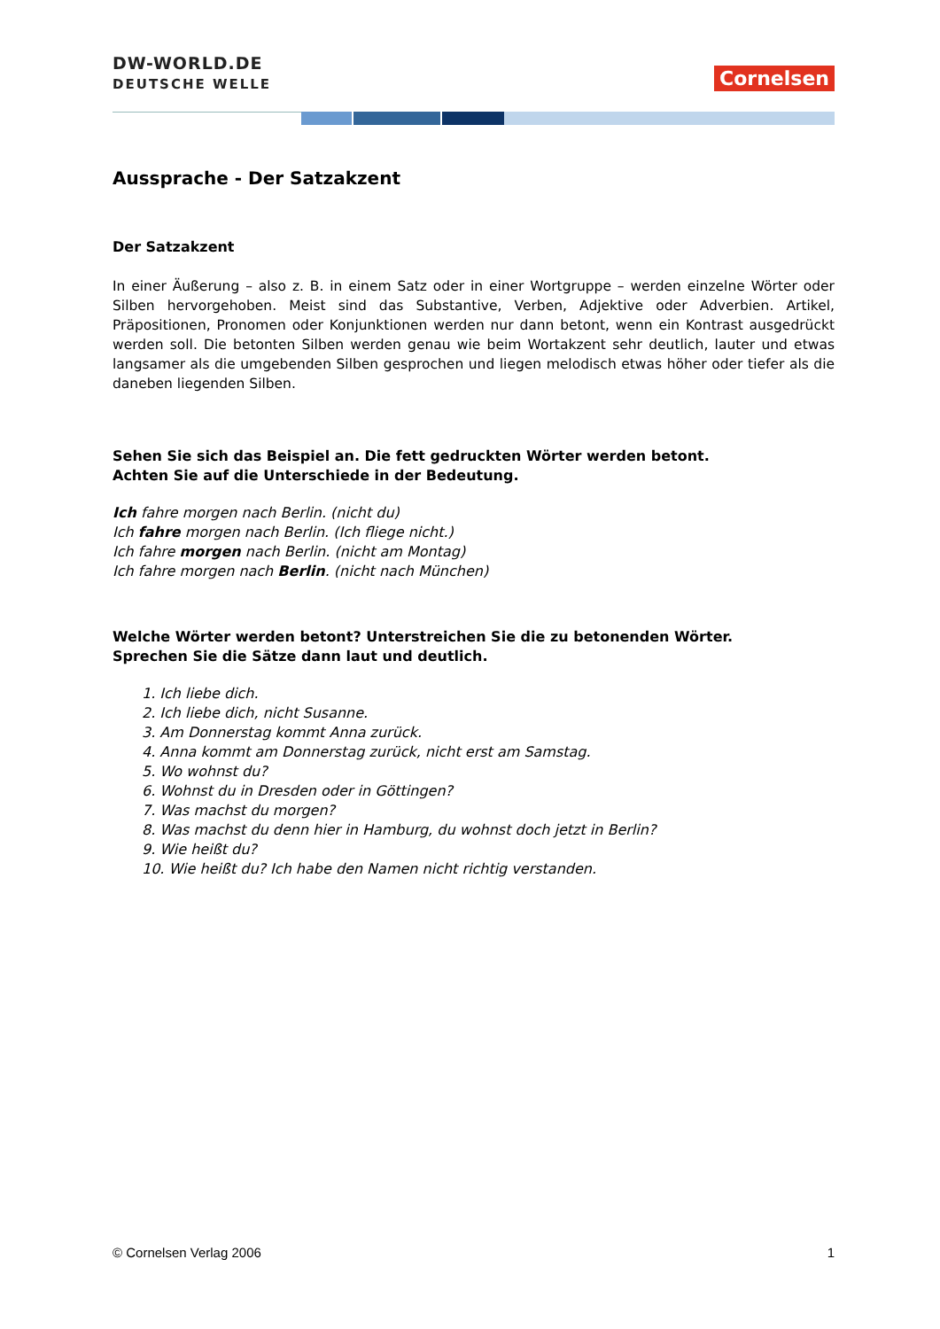DW-WORLD.DE
DEUTSCHE WELLE
Cornelsen
Aussprache - Der Satzakzent
Der Satzakzent
In einer Äußerung – also z. B. in einem Satz oder in einer Wortgruppe – werden einzelne Wörter oder Silben hervorgehoben. Meist sind das Substantive, Verben, Adjektive oder Adverbien. Artikel, Präpositionen, Pronomen oder Konjunktionen werden nur dann betont, wenn ein Kontrast ausgedrückt werden soll. Die betonten Silben werden genau wie beim Wortakzent sehr deutlich, lauter und etwas langsamer als die umgebenden Silben gesprochen und liegen melodisch etwas höher oder tiefer als die daneben liegenden Silben.
Sehen Sie sich das Beispiel an. Die fett gedruckten Wörter werden betont.
Achten Sie auf die Unterschiede in der Bedeutung.
Ich fahre morgen nach Berlin. (nicht du)
Ich fahre morgen nach Berlin. (Ich fliege nicht.)
Ich fahre morgen nach Berlin. (nicht am Montag)
Ich fahre morgen nach Berlin. (nicht nach München)
Welche Wörter werden betont? Unterstreichen Sie die zu betonenden Wörter.
Sprechen Sie die Sätze dann laut und deutlich.
1. Ich liebe dich.
2. Ich liebe dich, nicht Susanne.
3. Am Donnerstag kommt Anna zurück.
4. Anna kommt am Donnerstag zurück, nicht erst am Samstag.
5. Wo wohnst du?
6. Wohnst du in Dresden oder in Göttingen?
7. Was machst du morgen?
8. Was machst du denn hier in Hamburg, du wohnst doch jetzt in Berlin?
9. Wie heißt du?
10. Wie heißt du? Ich habe den Namen nicht richtig verstanden.
© Cornelsen Verlag 2006 1